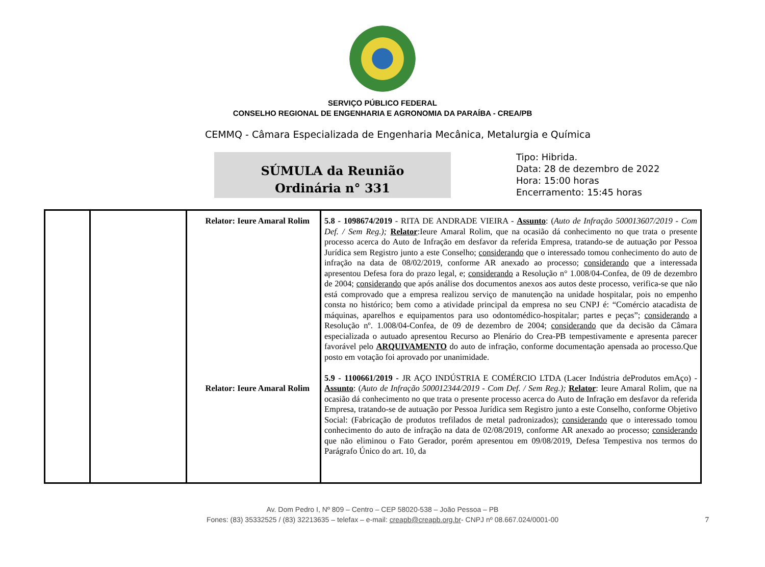SERVIÇO PÚBLICO FEDERAL
CONSELHO REGIONAL DE ENGENHARIA E AGRONOMIA DA PARAÍBA - CREA/PB
CEMMQ - Câmara Especializada de Engenharia Mecânica, Metalurgia e Química
SÚMULA da Reunião
Ordinária n° 331
Tipo: Hibrida.
Data: 28 de dezembro de 2022
Hora: 15:00 horas
Encerramento: 15:45 horas
| | | Relator: Ieure Amaral Rolim Relator: Ieure Amaral Rolim | 5.8 - 1098674/2019 - RITA DE ANDRADE VIEIRA - Assunto : ( Auto de Infração 500013607/2019 - Com Def. / Sem Reg.); Relator :Ieure Amaral Rolim, que na ocasião dá conhecimento no que trata o presente processo acerca do Auto de Infração em desfavor da referida Empresa, tratando-se de autuação por Pessoa Jurídica sem Registro junto a este Conselho; considerando que o interessado tomou conhecimento do auto de infração na data de 08/02/2019, conforme AR anexado ao processo; considerando que a interessada apresentou Defesa fora do prazo legal, e; considerando a Resolução n° 1.008/04-Confea, de 09 de dezembro de 2004; considerando que após análise dos documentos anexos aos autos deste processo, verifica-se que não está comprovado que a empresa realizou serviço de manutenção na unidade hospitalar, pois no empenho consta no histórico; bem como a atividade principal da empresa no seu CNPJ é: “Comércio atacadista de máquinas, aparelhos e equipamentos para uso odontomédico-hospitalar; partes e peças”; considerando a Resolução nº. 1.008/04-Confea, de 09 de dezembro de 2004; considerando que da decisão da Câmara especializada o autuado apresentou Recurso ao Plenário do Crea-PB tempestivamente e apresenta parecer favorável pelo ARQUIVAMENTO do auto de infração, conforme documentação apensada ao processo.Que posto em votação foi aprovado por unanimidade. 5.9 - 1100661/2019 - JR AÇO INDÚSTRIA E COMÉRCIO LTDA (Lacer Indústria deProdutos emAço) - Assunto : ( Auto de Infração 500012344/2019 - Com Def. / Sem Reg.); Relator : Ieure Amaral Rolim, que na ocasião dá conhecimento no que trata o presente processo acerca do Auto de Infração em desfavor da referida Empresa, tratando-se de autuação por Pessoa Jurídica sem Registro junto a este Conselho, conforme Objetivo Social: (Fabricação de produtos trefilados de metal padronizados); considerando que o interessado tomou conhecimento do auto de infração na data de 02/08/2019, conforme AR anexado ao processo; considerando que não eliminou o Fato Gerador, porém apresentou em 09/08/2019, Defesa Tempestiva nos termos do Parágrafo Único do art. 10, da |
7
Av. Dom Pedro I, Nº 809 – Centro – CEP 58020-538 – João Pessoa – PB
Fones: (83) 35332525 / (83) 32213635 – telefax – e-mail: creapb@creapb.org.br- CNPJ nº 08.667.024/0001-00